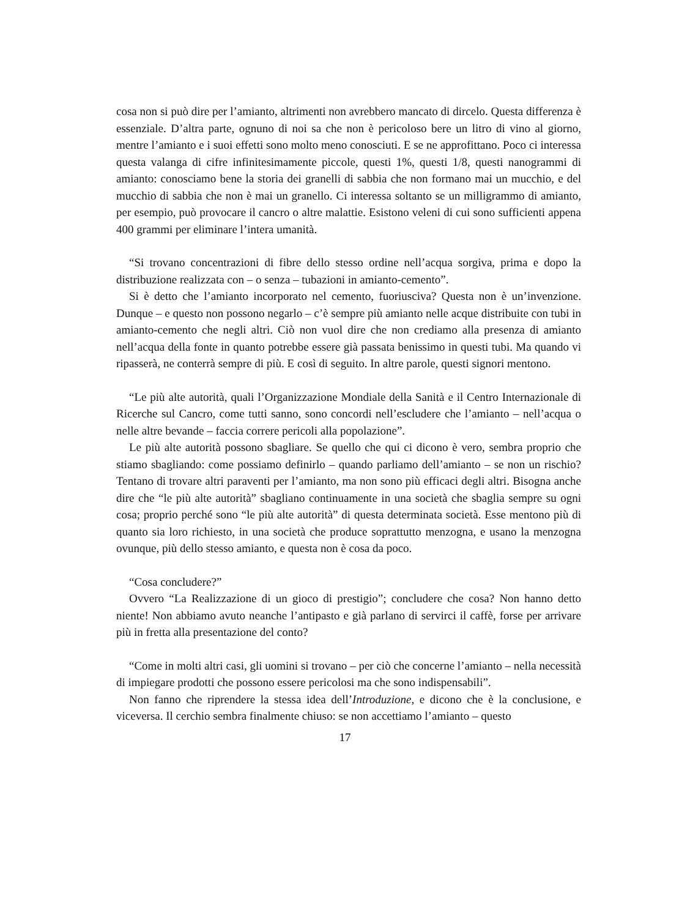cosa non si può dire per l’amianto, altrimenti non avrebbero mancato di dircelo. Questa differenza è essenziale. D’altra parte, ognuno di noi sa che non è pericoloso bere un litro di vino al giorno, mentre l’amianto e i suoi effetti sono molto meno conosciuti. E se ne approfittano. Poco ci interessa questa valanga di cifre infinitesimamente piccole, questi 1%, questi 1/8, questi nanogrammi di amianto: conosciamo bene la storia dei granelli di sabbia che non formano mai un mucchio, e del mucchio di sabbia che non è mai un granello. Ci interessa soltanto se un milligrammo di amianto, per esempio, può provocare il cancro o altre malattie. Esistono veleni di cui sono sufficienti appena 400 grammi per eliminare l’intera umanità.
“Si trovano concentrazioni di fibre dello stesso ordine nell’acqua sorgiva, prima e dopo la distribuzione realizzata con – o senza – tubazioni in amianto-cemento”.
Si è detto che l’amianto incorporato nel cemento, fuoriusciva? Questa non è un’invenzione. Dunque – e questo non possono negarlo – c’è sempre più amianto nelle acque distribuite con tubi in amianto-cemento che negli altri. Ciò non vuol dire che non crediamo alla presenza di amianto nell’acqua della fonte in quanto potrebbe essere già passata benissimo in questi tubi. Ma quando vi ripasserà, ne conterrà sempre di più. E così di seguito. In altre parole, questi signori mentono.
“Le più alte autorità, quali l’Organizzazione Mondiale della Sanità e il Centro Internazionale di Ricerche sul Cancro, come tutti sanno, sono concordi nell’escludere che l’amianto – nell’acqua o nelle altre bevande – faccia correre pericoli alla popolazione”.
Le più alte autorità possono sbagliare. Se quello che qui ci dicono è vero, sembra proprio che stiamo sbagliando: come possiamo definirlo – quando parliamo dell’amianto – se non un rischio? Tentano di trovare altri paraventi per l’amianto, ma non sono più efficaci degli altri. Bisogna anche dire che “le più alte autorità” sbagliano continuamente in una società che sbaglia sempre su ogni cosa; proprio perché sono “le più alte autorità” di questa determinata società. Esse mentono più di quanto sia loro richiesto, in una società che produce soprattutto menzogna, e usano la menzogna ovunque, più dello stesso amianto, e questa non è cosa da poco.
“Cosa concludere?”
Ovvero “La Realizzazione di un gioco di prestigio”; concludere che cosa? Non hanno detto niente! Non abbiamo avuto neanche l’antipasto e già parlano di servirci il caffè, forse per arrivare più in fretta alla presentazione del conto?
“Come in molti altri casi, gli uomini si trovano – per ciò che concerne l’amianto – nella necessità di impiegare prodotti che possono essere pericolosi ma che sono indispensabili”.
Non fanno che riprendere la stessa idea dell’Introduzione, e dicono che è la conclusione, e viceversa. Il cerchio sembra finalmente chiuso: se non accettiamo l’amianto – questo
17